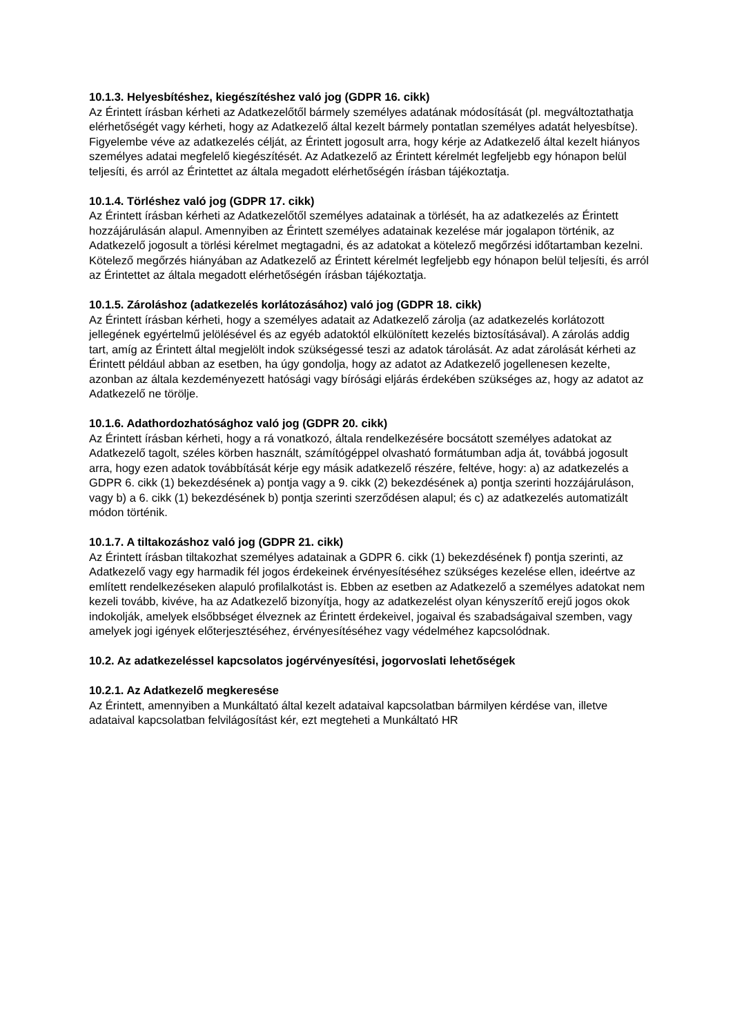10.1.3. Helyesbítéshez, kiegészítéshez való jog (GDPR 16. cikk)
Az Érintett írásban kérheti az Adatkezelőtől bármely személyes adatának módosítását (pl. megváltoztathatja elérhetőségét vagy kérheti, hogy az Adatkezelő által kezelt bármely pontatlan személyes adatát helyesbítse). Figyelembe véve az adatkezelés célját, az Érintett jogosult arra, hogy kérje az Adatkezelő által kezelt hiányos személyes adatai megfelelő kiegészítését. Az Adatkezelő az Érintett kérelmét legfeljebb egy hónapon belül teljesíti, és arról az Érintettet az általa megadott elérhetőségén írásban tájékoztatja.
10.1.4. Törléshez való jog (GDPR 17. cikk)
Az Érintett írásban kérheti az Adatkezelőtől személyes adatainak a törlését, ha az adatkezelés az Érintett hozzájárulásán alapul. Amennyiben az Érintett személyes adatainak kezelése már jogalapon történik, az Adatkezelő jogosult a törlési kérelmet megtagadni, és az adatokat a kötelező megőrzési időtartamban kezelni. Kötelező megőrzés hiányában az Adatkezelő az Érintett kérelmét legfeljebb egy hónapon belül teljesíti, és arról az Érintettet az általa megadott elérhetőségén írásban tájékoztatja.
10.1.5. Zároláshoz (adatkezelés korlátozásához) való jog (GDPR 18. cikk)
Az Érintett írásban kérheti, hogy a személyes adatait az Adatkezelő zárolja (az adatkezelés korlátozott jellegének egyértelmű jelölésével és az egyéb adatoktól elkülönített kezelés biztosításával). A zárolás addig tart, amíg az Érintett által megjelölt indok szükségessé teszi az adatok tárolását. Az adat zárolását kérheti az Érintett például abban az esetben, ha úgy gondolja, hogy az adatot az Adatkezelő jogellenesen kezelte, azonban az általa kezdeményezett hatósági vagy bírósági eljárás érdekében szükséges az, hogy az adatot az Adatkezelő ne törölje.
10.1.6. Adathordozhatósághoz való jog (GDPR 20. cikk)
Az Érintett írásban kérheti, hogy a rá vonatkozó, általa rendelkezésére bocsátott személyes adatokat az Adatkezelő tagolt, széles körben használt, számítógéppel olvasható formátumban adja át, továbbá jogosult arra, hogy ezen adatok továbbítását kérje egy másik adatkezelő részére, feltéve, hogy: a) az adatkezelés a GDPR 6. cikk (1) bekezdésének a) pontja vagy a 9. cikk (2) bekezdésének a) pontja szerinti hozzájáruláson, vagy b) a 6. cikk (1) bekezdésének b) pontja szerinti szerződésen alapul; és c) az adatkezelés automatizált módon történik.
10.1.7. A tiltakozáshoz való jog (GDPR 21. cikk)
Az Érintett írásban tiltakozhat személyes adatainak a GDPR 6. cikk (1) bekezdésének f) pontja szerinti, az Adatkezelő vagy egy harmadik fél jogos érdekeinek érvényesítéséhez szükséges kezelése ellen, ideértve az említett rendelkezéseken alapuló profilalkotást is. Ebben az esetben az Adatkezelő a személyes adatokat nem kezeli tovább, kivéve, ha az Adatkezelő bizonyítja, hogy az adatkezelést olyan kényszerítő erejű jogos okok indokolják, amelyek elsőbbséget élveznek az Érintett érdekeivel, jogaival és szabadságaival szemben, vagy amelyek jogi igények előterjesztéséhez, érvényesítéséhez vagy védelméhez kapcsolódnak.
10.2. Az adatkezeléssel kapcsolatos jogérvényesítési, jogorvoslati lehetőségek
10.2.1. Az Adatkezelő megkeresése
Az Érintett, amennyiben a Munkáltató által kezelt adataival kapcsolatban bármilyen kérdése van, illetve adataival kapcsolatban felvilágosítást kér, ezt megteheti a Munkáltató HR